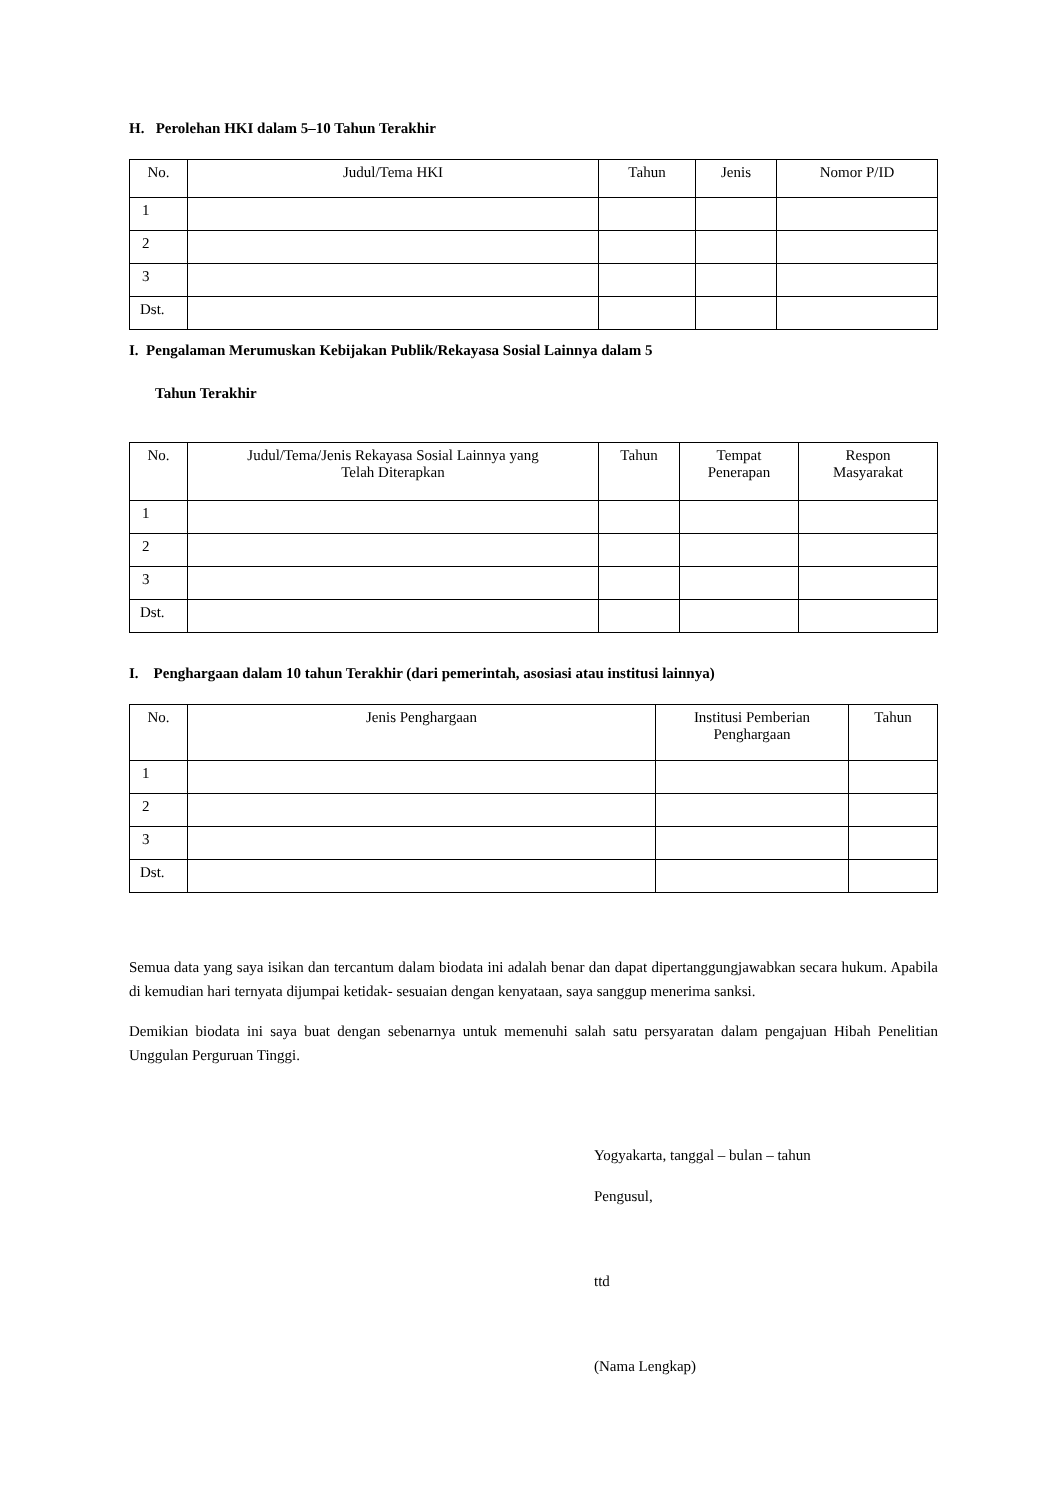H. Perolehan HKI dalam 5–10 Tahun Terakhir
| No. | Judul/Tema HKI | Tahun | Jenis | Nomor P/ID |
| --- | --- | --- | --- | --- |
| 1 | | | | |
| 2 | | | | |
| 3 | | | | |
| Dst. | | | | |
I. Pengalaman Merumuskan Kebijakan Publik/Rekayasa Sosial Lainnya dalam 5
Tahun Terakhir
| No. | Judul/Tema/Jenis Rekayasa Sosial Lainnya yang Telah Diterapkan | Tahun | Tempat Penerapan | Respon Masyarakat |
| --- | --- | --- | --- | --- |
| 1 | | | | |
| 2 | | | | |
| 3 | | | | |
| Dst. | | | | |
I. Penghargaan dalam 10 tahun Terakhir (dari pemerintah, asosiasi atau institusi lainnya)
| No. | Jenis Penghargaan | Institusi Pemberian Penghargaan | Tahun |
| --- | --- | --- | --- |
| 1 | | | |
| 2 | | | |
| 3 | | | |
| Dst. | | | |
Semua data yang saya isikan dan tercantum dalam biodata ini adalah benar dan dapat dipertanggungjawabkan secara hukum. Apabila di kemudian hari ternyata dijumpai ketidak- sesuaian dengan kenyataan, saya sanggup menerima sanksi.
Demikian biodata ini saya buat dengan sebenarnya untuk memenuhi salah satu persyaratan dalam pengajuan Hibah Penelitian Unggulan Perguruan Tinggi.
Yogyakarta, tanggal – bulan – tahun
Pengusul,
ttd
(Nama Lengkap)